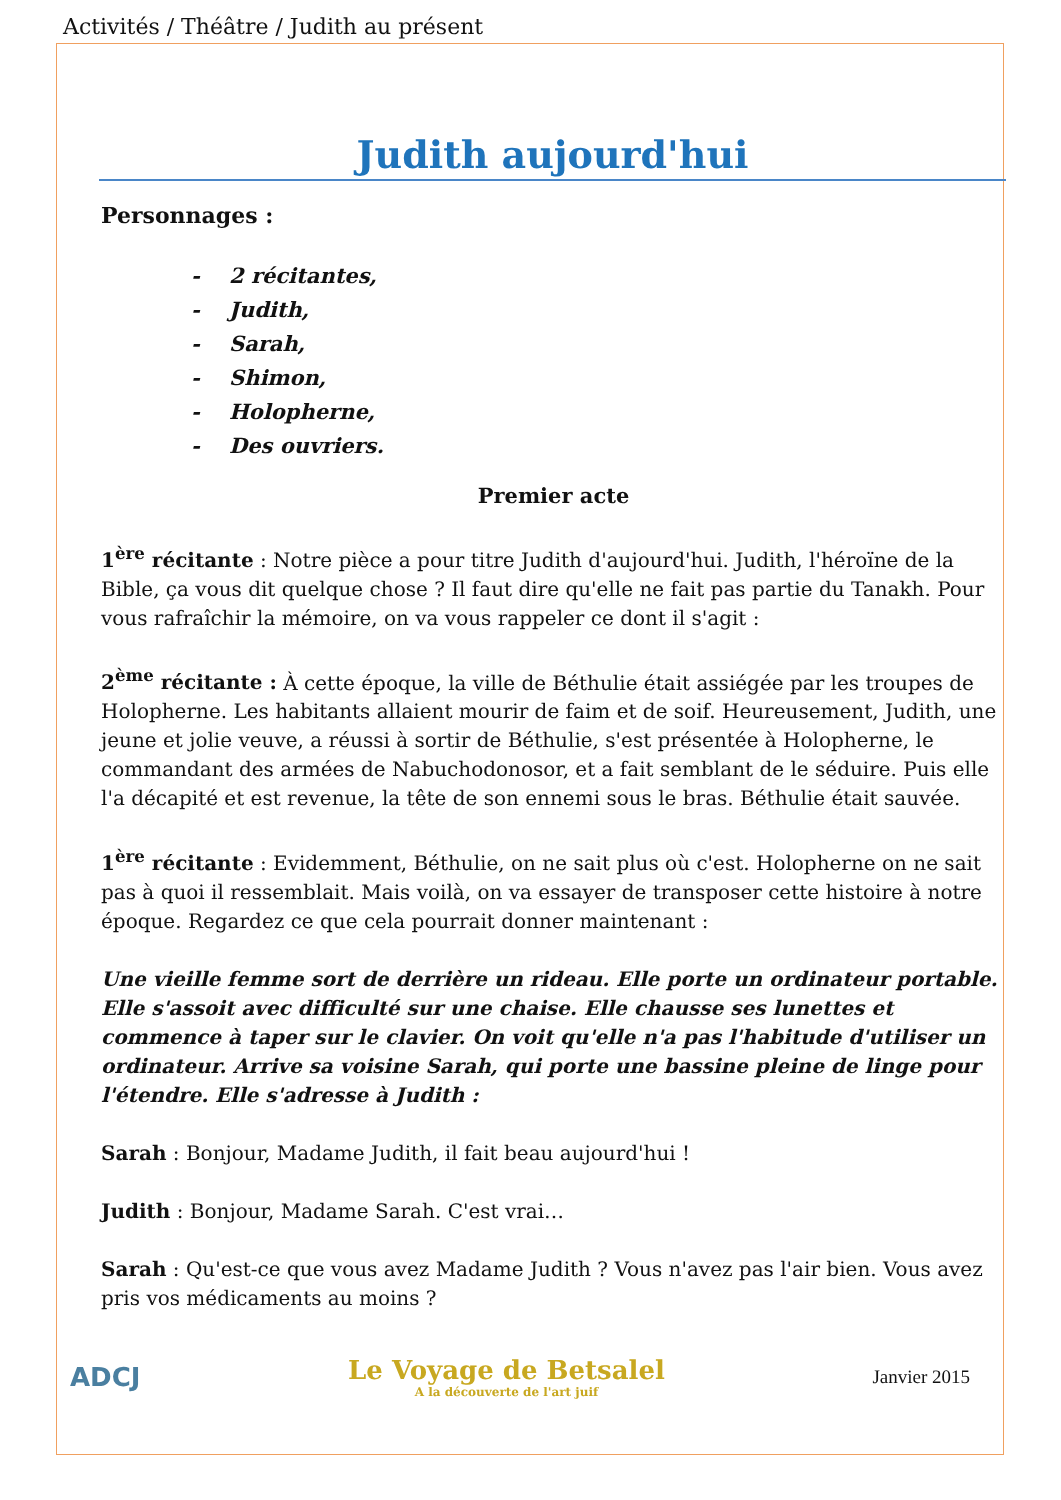Activités / Théâtre / Judith au présent
Judith aujourd'hui
Personnages :
- 2 récitantes,
- Judith,
- Sarah,
- Shimon,
- Holopherne,
- Des ouvriers.
Premier acte
1<sup>ère</sup> récitante : Notre pièce a pour titre Judith d'aujourd'hui. Judith, l'héroïne de la Bible, ça vous dit quelque chose ? Il faut dire qu'elle ne fait pas partie du Tanakh. Pour vous rafraîchir la mémoire, on va vous rappeler ce dont il s'agit :
2<sup>ème</sup> récitante : À cette époque, la ville de Béthulie était assiégée par les troupes de Holopherne. Les habitants allaient mourir de faim et de soif. Heureusement, Judith, une jeune et jolie veuve, a réussi à sortir de Béthulie, s'est présentée à Holopherne, le commandant des armées de Nabuchodonosor, et a fait semblant de le séduire. Puis elle l'a décapité et est revenue, la tête de son ennemi sous le bras. Béthulie était sauvée.
1<sup>ère</sup> récitante : Evidemment, Béthulie, on ne sait plus où c'est. Holopherne on ne sait pas à quoi il ressemblait. Mais voilà, on va essayer de transposer cette histoire à notre époque. Regardez ce que cela pourrait donner maintenant :
Une vieille femme sort de derrière un rideau. Elle porte un ordinateur portable. Elle s'assoit avec difficulté sur une chaise. Elle chausse ses lunettes et commence à taper sur le clavier. On voit qu'elle n'a pas l'habitude d'utiliser un ordinateur. Arrive sa voisine Sarah, qui porte une bassine pleine de linge pour l'étendre. Elle s'adresse à Judith :
Sarah : Bonjour, Madame Judith, il fait beau aujourd'hui !
Judith : Bonjour, Madame Sarah. C'est vrai…
Sarah : Qu'est-ce que vous avez Madame Judith ? Vous n'avez pas l'air bien. Vous avez pris vos médicaments au moins ?
ADCJ
Le Voyage de Betsalel
A la découverte de l'art juif
Janvier 2015